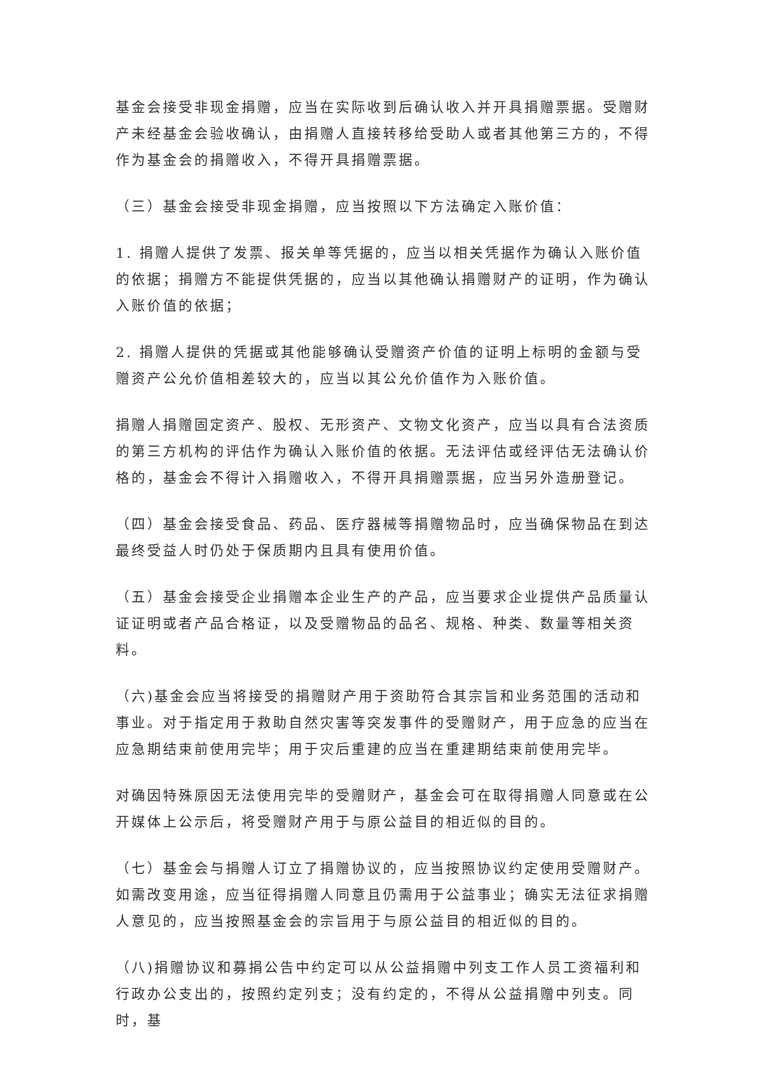基金会接受非现金捐赠，应当在实际收到后确认收入并开具捐赠票据。受赠财产未经基金会验收确认，由捐赠人直接转移给受助人或者其他第三方的，不得作为基金会的捐赠收入，不得开具捐赠票据。
（三）基金会接受非现金捐赠，应当按照以下方法确定入账价值：
1. 捐赠人提供了发票、报关单等凭据的，应当以相关凭据作为确认入账价值的依据；捐赠方不能提供凭据的，应当以其他确认捐赠财产的证明，作为确认入账价值的依据；
2. 捐赠人提供的凭据或其他能够确认受赠资产价值的证明上标明的金额与受赠资产公允价值相差较大的，应当以其公允价值作为入账价值。
捐赠人捐赠固定资产、股权、无形资产、文物文化资产，应当以具有合法资质的第三方机构的评估作为确认入账价值的依据。无法评估或经评估无法确认价格的，基金会不得计入捐赠收入，不得开具捐赠票据，应当另外造册登记。
（四）基金会接受食品、药品、医疗器械等捐赠物品时，应当确保物品在到达最终受益人时仍处于保质期内且具有使用价值。
（五）基金会接受企业捐赠本企业生产的产品，应当要求企业提供产品质量认证证明或者产品合格证，以及受赠物品的品名、规格、种类、数量等相关资料。
（六)基金会应当将接受的捐赠财产用于资助符合其宗旨和业务范围的活动和事业。对于指定用于救助自然灾害等突发事件的受赠财产，用于应急的应当在应急期结束前使用完毕；用于灾后重建的应当在重建期结束前使用完毕。
对确因特殊原因无法使用完毕的受赠财产，基金会可在取得捐赠人同意或在公开媒体上公示后，将受赠财产用于与原公益目的相近似的目的。
（七）基金会与捐赠人订立了捐赠协议的，应当按照协议约定使用受赠财产。如需改变用途，应当征得捐赠人同意且仍需用于公益事业；确实无法征求捐赠人意见的，应当按照基金会的宗旨用于与原公益目的相近似的目的。
（八)捐赠协议和募捐公告中约定可以从公益捐赠中列支工作人员工资福利和行政办公支出的，按照约定列支；没有约定的，不得从公益捐赠中列支。同时，基